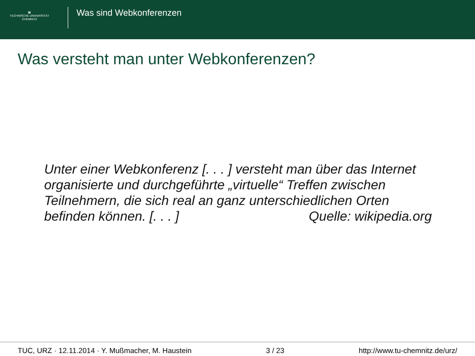▦
TECHNISCHE UNIVERSITÄT
CHEMNITZ
Was sind Webkonferenzen
Was versteht man unter Webkonferenzen?
Unter einer Webkonferenz [. . . ] versteht man über das Internet organisierte und durchgeführte „virtuelle“ Treffen zwischen Teilnehmern, die sich real an ganz unterschiedlichen Orten
befinden können. [. . . ] Quelle: wikipedia.org
TUC, URZ · 12.11.2014 · Y. Mußmacher, M. Haustein 3 / 23 http://www.tu-chemnitz.de/urz/